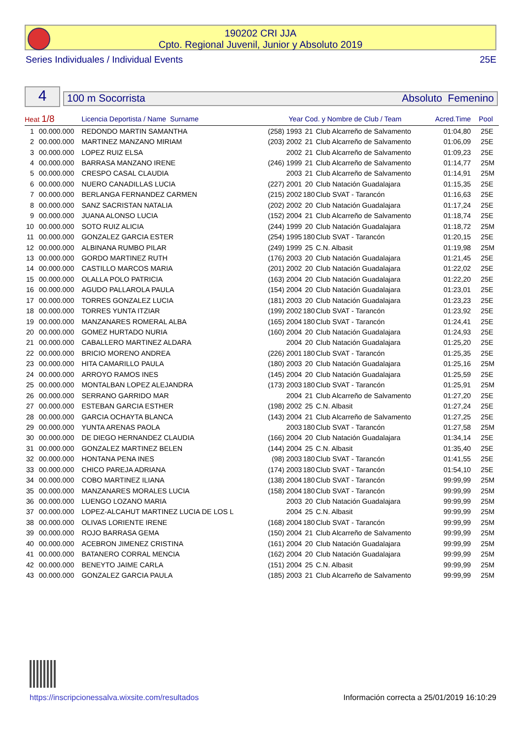190202 CRI JJA
Cpto. Regional Juvenil, Junior y Absoluto 2019
Series Individuales / Individual Events 25E
4
100 m Socorrista Absoluto Femenino
| Heat 1/8 | | Licencia Deportista / Name Surname | | Year Cod. y Nombre de Club / Team | | | Acred.Time | Pool |
| --- | --- | --- | --- | --- | --- | --- | --- | --- |
| 1 | 00.000.000 | REDONDO MARTIN SAMANTHA | | (258) 1993 | 21 | Club Alcarreño de Salvamento | 01:04,80 | 25E |
| 2 | 00.000.000 | MARTINEZ MANZANO MIRIAM | | (203) 2002 | 21 | Club Alcarreño de Salvamento | 01:06,09 | 25E |
| 3 | 00.000.000 | LOPEZ RUIZ ELSA | | 2002 | 21 | Club Alcarreño de Salvamento | 01:09,23 | 25E |
| 4 | 00.000.000 | BARRASA MANZANO IRENE | | (246) 1999 | 21 | Club Alcarreño de Salvamento | 01:14,77 | 25M |
| 5 | 00.000.000 | CRESPO CASAL CLAUDIA | | 2003 | 21 | Club Alcarreño de Salvamento | 01:14,91 | 25M |
| 6 | 00.000.000 | NUERO CANADILLAS LUCIA | | (227) 2001 | 20 | Club Natación Guadalajara | 01:15,35 | 25E |
| 7 | 00.000.000 | BERLANGA FERNANDEZ CARMEN | | (215) 2002 | 180 | Club SVAT - Tarancón | 01:16,63 | 25E |
| 8 | 00.000.000 | SANZ SACRISTAN NATALIA | | (202) 2002 | 20 | Club Natación Guadalajara | 01:17,24 | 25E |
| 9 | 00.000.000 | JUANA ALONSO LUCIA | | (152) 2004 | 21 | Club Alcarreño de Salvamento | 01:18,74 | 25E |
| 10 | 00.000.000 | SOTO RUIZ ALICIA | | (244) 1999 | 20 | Club Natación Guadalajara | 01:18,72 | 25M |
| 11 | 00.000.000 | GONZALEZ GARCIA ESTER | | (254) 1995 | 180 | Club SVAT - Tarancón | 01:20,15 | 25E |
| 12 | 00.000.000 | ALBINANA RUMBO PILAR | | (249) 1999 | 25 | C.N. Albasit | 01:19,98 | 25M |
| 13 | 00.000.000 | GORDO MARTINEZ RUTH | | (176) 2003 | 20 | Club Natación Guadalajara | 01:21,45 | 25E |
| 14 | 00.000.000 | CASTILLO MARCOS MARIA | | (201) 2002 | 20 | Club Natación Guadalajara | 01:22,02 | 25E |
| 15 | 00.000.000 | OLALLA POLO PATRICIA | | (163) 2004 | 20 | Club Natación Guadalajara | 01:22,20 | 25E |
| 16 | 00.000.000 | AGUDO PALLAROLA PAULA | | (154) 2004 | 20 | Club Natación Guadalajara | 01:23,01 | 25E |
| 17 | 00.000.000 | TORRES GONZALEZ LUCIA | | (181) 2003 | 20 | Club Natación Guadalajara | 01:23,23 | 25E |
| 18 | 00.000.000 | TORRES YUNTA ITZIAR | | (199) 2002 | 180 | Club SVAT - Tarancón | 01:23,92 | 25E |
| 19 | 00.000.000 | MANZANARES ROMERAL ALBA | | (165) 2004 | 180 | Club SVAT - Tarancón | 01:24,41 | 25E |
| 20 | 00.000.000 | GOMEZ HURTADO NURIA | | (160) 2004 | 20 | Club Natación Guadalajara | 01:24,93 | 25E |
| 21 | 00.000.000 | CABALLERO MARTINEZ ALDARA | | 2004 | 20 | Club Natación Guadalajara | 01:25,20 | 25E |
| 22 | 00.000.000 | BRICIO MORENO ANDREA | | (226) 2001 | 180 | Club SVAT - Tarancón | 01:25,35 | 25E |
| 23 | 00.000.000 | HITA CAMARILLO PAULA | | (180) 2003 | 20 | Club Natación Guadalajara | 01:25,16 | 25M |
| 24 | 00.000.000 | ARROYO RAMOS INES | | (145) 2004 | 20 | Club Natación Guadalajara | 01:25,59 | 25E |
| 25 | 00.000.000 | MONTALBAN LOPEZ ALEJANDRA | | (173) 2003 | 180 | Club SVAT - Tarancón | 01:25,91 | 25M |
| 26 | 00.000.000 | SERRANO GARRIDO MAR | | 2004 | 21 | Club Alcarreño de Salvamento | 01:27,20 | 25E |
| 27 | 00.000.000 | ESTEBAN GARCIA ESTHER | | (198) 2002 | 25 | C.N. Albasit | 01:27,24 | 25E |
| 28 | 00.000.000 | GARCIA OCHAYTA BLANCA | | (143) 2004 | 21 | Club Alcarreño de Salvamento | 01:27,25 | 25E |
| 29 | 00.000.000 | YUNTA ARENAS PAOLA | | 2003 | 180 | Club SVAT - Tarancón | 01:27,58 | 25M |
| 30 | 00.000.000 | DE DIEGO HERNANDEZ CLAUDIA | | (166) 2004 | 20 | Club Natación Guadalajara | 01:34,14 | 25E |
| 31 | 00.000.000 | GONZALEZ MARTINEZ BELEN | | (144) 2004 | 25 | C.N. Albasit | 01:35,40 | 25E |
| 32 | 00.000.000 | HONTANA PENA INES | | (98) 2003 | 180 | Club SVAT - Tarancón | 01:41,55 | 25E |
| 33 | 00.000.000 | CHICO PAREJA ADRIANA | | (174) 2003 | 180 | Club SVAT - Tarancón | 01:54,10 | 25E |
| 34 | 00.000.000 | COBO MARTINEZ ILIANA | | (138) 2004 | 180 | Club SVAT - Tarancón | 99:99,99 | 25M |
| 35 | 00.000.000 | MANZANARES MORALES LUCIA | | (158) 2004 | 180 | Club SVAT - Tarancón | 99:99,99 | 25M |
| 36 | 00.000.000 | LUENGO LOZANO MARIA | | 2003 | 20 | Club Natación Guadalajara | 99:99,99 | 25M |
| 37 | 00.000.000 | LOPEZ-ALCAHUT MARTINEZ LUCIA DE LOS L | | 2004 | 25 | C.N. Albasit | 99:99,99 | 25M |
| 38 | 00.000.000 | OLIVAS LORIENTE IRENE | | (168) 2004 | 180 | Club SVAT - Tarancón | 99:99,99 | 25M |
| 39 | 00.000.000 | ROJO BARRASA GEMA | | (150) 2004 | 21 | Club Alcarreño de Salvamento | 99:99,99 | 25M |
| 40 | 00.000.000 | ACEBRON JIMENEZ CRISTINA | | (161) 2004 | 20 | Club Natación Guadalajara | 99:99,99 | 25M |
| 41 | 00.000.000 | BATANERO CORRAL MENCIA | | (162) 2004 | 20 | Club Natación Guadalajara | 99:99,99 | 25M |
| 42 | 00.000.000 | BENEYTO JAIME CARLA | | (151) 2004 | 25 | C.N. Albasit | 99:99,99 | 25M |
| 43 | 00.000.000 | GONZALEZ GARCIA PAULA | | (185) 2003 | 21 | Club Alcarreño de Salvamento | 99:99,99 | 25M |
https://inscripcionessalva.wixsite.com/resultados Información correcta a 25/01/2019 16:10:29